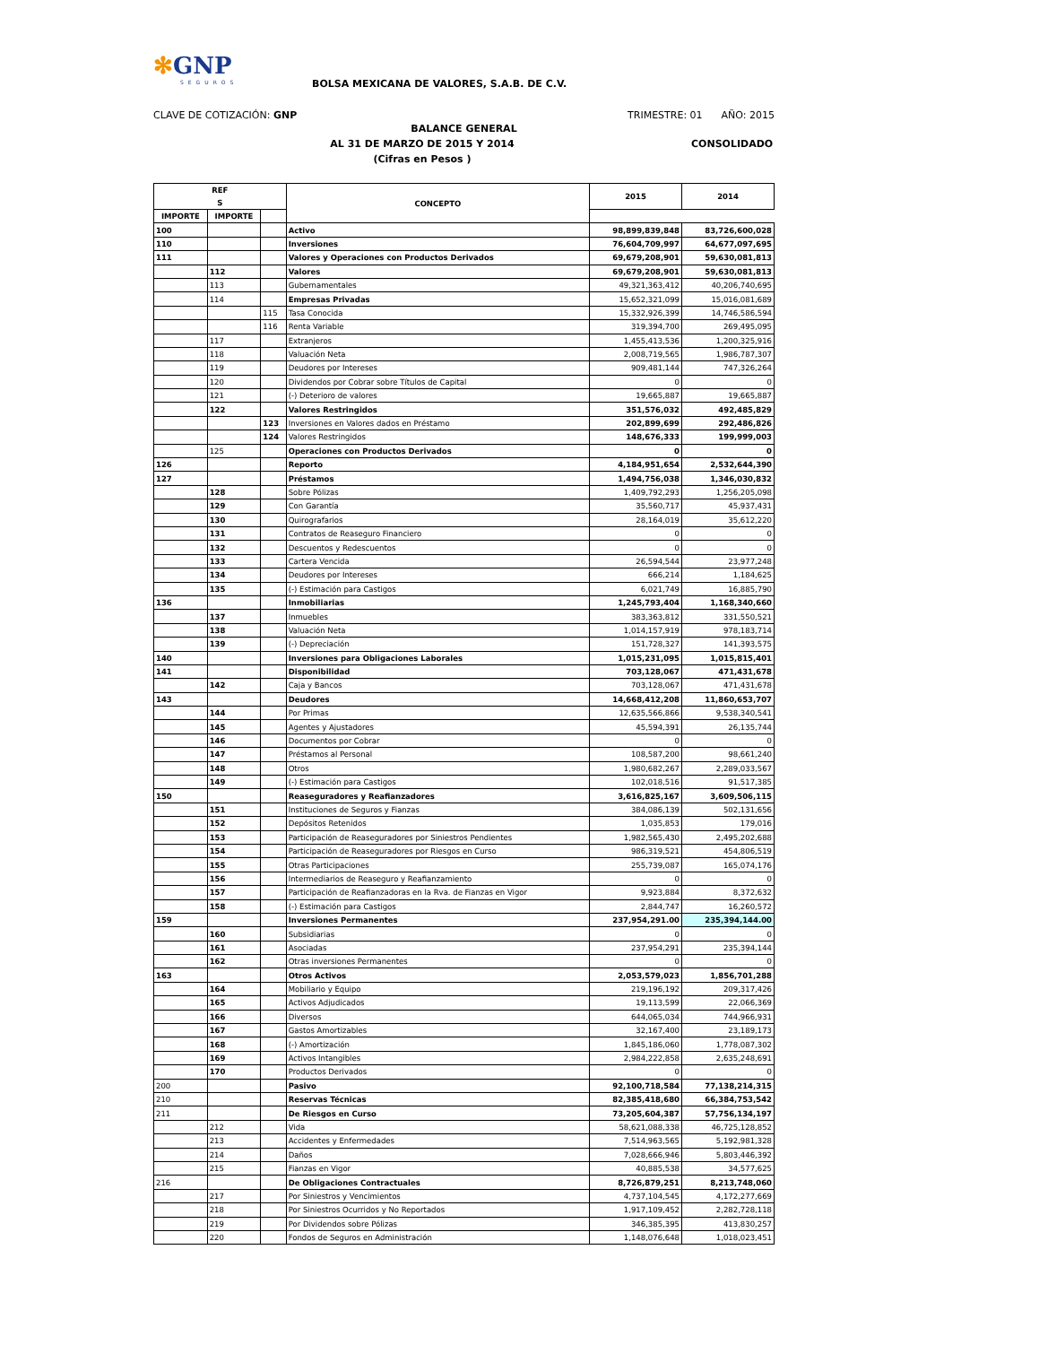✻GNP
SEGUROS
BOLSA MEXICANA DE VALORES, S.A.B. DE C.V.
CLAVE DE COTIZACIÓN: GNP TRIMESTRE: 01 AÑO: 2015
BALANCE GENERAL
AL 31 DE MARZO DE 2015 Y 2014 CONSOLIDADO
(Cifras en Pesos )
| REF S | | | CONCEPTO | 2015 | 2014 |
| --- | --- | --- | --- | --- | --- |
| | | | | IMPORTE | IMPORTE |
| 100 | | | Activo | 98,899,839,848 | 83,726,600,028 |
| 110 | | | Inversiones | 76,604,709,997 | 64,677,097,695 |
| 111 | | | Valores y Operaciones con Productos Derivados | 69,679,208,901 | 59,630,081,813 |
| | 112 | | Valores | 69,679,208,901 | 59,630,081,813 |
| | 113 | | Gubernamentales | 49,321,363,412 | 40,206,740,695 |
| | 114 | | Empresas Privadas | 15,652,321,099 | 15,016,081,689 |
| | | 115 | Tasa Conocida | 15,332,926,399 | 14,746,586,594 |
| | | 116 | Renta Variable | 319,394,700 | 269,495,095 |
| | 117 | | Extranjeros | 1,455,413,536 | 1,200,325,916 |
| | 118 | | Valuación Neta | 2,008,719,565 | 1,986,787,307 |
| | 119 | | Deudores por Intereses | 909,481,144 | 747,326,264 |
| | 120 | | Dividendos por Cobrar sobre Títulos de Capital | 0 | 0 |
| | 121 | | (-) Deterioro de valores | 19,665,887 | 19,665,887 |
| | 122 | | Valores Restringidos | 351,576,032 | 492,485,829 |
| | | 123 | Inversiones en Valores dados en Préstamo | 202,899,699 | 292,486,826 |
| | | 124 | Valores Restringidos | 148,676,333 | 199,999,003 |
| | 125 | | Operaciones con Productos Derivados | 0 | 0 |
| 126 | | | Reporto | 4,184,951,654 | 2,532,644,390 |
| 127 | | | Préstamos | 1,494,756,038 | 1,346,030,832 |
| | 128 | | Sobre Pólizas | 1,409,792,293 | 1,256,205,098 |
| | 129 | | Con Garantía | 35,560,717 | 45,937,431 |
| | 130 | | Quirografarios | 28,164,019 | 35,612,220 |
| | 131 | | Contratos de Reaseguro Financiero | 0 | 0 |
| | 132 | | Descuentos y Redescuentos | 0 | 0 |
| | 133 | | Cartera Vencida | 26,594,544 | 23,977,248 |
| | 134 | | Deudores por Intereses | 666,214 | 1,184,625 |
| | 135 | | (-) Estimación para Castigos | 6,021,749 | 16,885,790 |
| 136 | | | Inmobiliarias | 1,245,793,404 | 1,168,340,660 |
| | 137 | | Inmuebles | 383,363,812 | 331,550,521 |
| | 138 | | Valuación Neta | 1,014,157,919 | 978,183,714 |
| | 139 | | (-) Depreciación | 151,728,327 | 141,393,575 |
| 140 | | | Inversiones para Obligaciones Laborales | 1,015,231,095 | 1,015,815,401 |
| 141 | | | Disponibilidad | 703,128,067 | 471,431,678 |
| | 142 | | Caja y Bancos | 703,128,067 | 471,431,678 |
| 143 | | | Deudores | 14,668,412,208 | 11,860,653,707 |
| | 144 | | Por Primas | 12,635,566,866 | 9,538,340,541 |
| | 145 | | Agentes y Ajustadores | 45,594,391 | 26,135,744 |
| | 146 | | Documentos por Cobrar | 0 | 0 |
| | 147 | | Préstamos al Personal | 108,587,200 | 98,661,240 |
| | 148 | | Otros | 1,980,682,267 | 2,289,033,567 |
| | 149 | | (-) Estimación para Castigos | 102,018,516 | 91,517,385 |
| 150 | | | Reaseguradores y Reafianzadores | 3,616,825,167 | 3,609,506,115 |
| | 151 | | Instituciones de Seguros y Fianzas | 384,086,139 | 502,131,656 |
| | 152 | | Depósitos Retenidos | 1,035,853 | 179,016 |
| | 153 | | Participación de Reaseguradores por Siniestros Pendientes | 1,982,565,430 | 2,495,202,688 |
| | 154 | | Participación de Reaseguradores por Riesgos en Curso | 986,319,521 | 454,806,519 |
| | 155 | | Otras Participaciones | 255,739,087 | 165,074,176 |
| | 156 | | Intermediarios de Reaseguro y Reafianzamiento | 0 | 0 |
| | 157 | | Participación de Reafianzadoras en la Rva. de Fianzas en Vigor | 9,923,884 | 8,372,632 |
| | 158 | | (-) Estimación para Castigos | 2,844,747 | 16,260,572 |
| 159 | | | Inversiones Permanentes | 237,954,291.00 | 235,394,144.00 |
| | 160 | | Subsidiarias | 0 | 0 |
| | 161 | | Asociadas | 237,954,291 | 235,394,144 |
| | 162 | | Otras inversiones Permanentes | 0 | 0 |
| 163 | | | Otros Activos | 2,053,579,023 | 1,856,701,288 |
| | 164 | | Mobiliario y Equipo | 219,196,192 | 209,317,426 |
| | 165 | | Activos Adjudicados | 19,113,599 | 22,066,369 |
| | 166 | | Diversos | 644,065,034 | 744,966,931 |
| | 167 | | Gastos Amortizables | 32,167,400 | 23,189,173 |
| | 168 | | (-) Amortización | 1,845,186,060 | 1,778,087,302 |
| | 169 | | Activos Intangibles | 2,984,222,858 | 2,635,248,691 |
| | 170 | | Productos Derivados | 0 | 0 |
| 200 | | | Pasivo | 92,100,718,584 | 77,138,214,315 |
| 210 | | | Reservas Técnicas | 82,385,418,680 | 66,384,753,542 |
| 211 | | | De Riesgos en Curso | 73,205,604,387 | 57,756,134,197 |
| | 212 | | Vida | 58,621,088,338 | 46,725,128,852 |
| | 213 | | Accidentes y Enfermedades | 7,514,963,565 | 5,192,981,328 |
| | 214 | | Daños | 7,028,666,946 | 5,803,446,392 |
| | 215 | | Fianzas en Vigor | 40,885,538 | 34,577,625 |
| 216 | | | De Obligaciones Contractuales | 8,726,879,251 | 8,213,748,060 |
| | 217 | | Por Siniestros y Vencimientos | 4,737,104,545 | 4,172,277,669 |
| | 218 | | Por Siniestros Ocurridos y No Reportados | 1,917,109,452 | 2,282,728,118 |
| | 219 | | Por Dividendos sobre Pólizas | 346,385,395 | 413,830,257 |
| | 220 | | Fondos de Seguros en Administración | 1,148,076,648 | 1,018,023,451 |